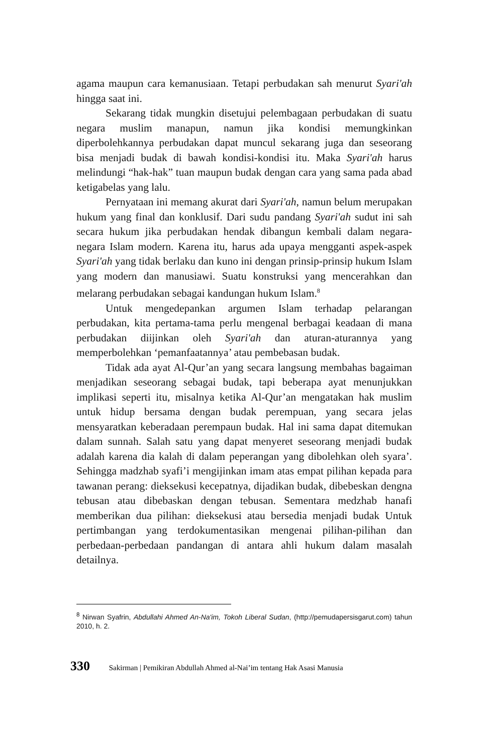agama maupun cara kemanusiaan. Tetapi perbudakan sah menurut Syari'ah hingga saat ini.
Sekarang tidak mungkin disetujui pelembagaan perbudakan di suatu negara muslim manapun, namun jika kondisi memungkinkan diperbolehkannya perbudakan dapat muncul sekarang juga dan seseorang bisa menjadi budak di bawah kondisi-kondisi itu. Maka Syari'ah harus melindungi “hak-hak” tuan maupun budak dengan cara yang sama pada abad ketigabelas yang lalu.
Pernyataan ini memang akurat dari Syari'ah, namun belum merupakan hukum yang final dan konklusif. Dari sudu pandang Syari'ah sudut ini sah secara hukum jika perbudakan hendak dibangun kembali dalam negara-negara Islam modern. Karena itu, harus ada upaya mengganti aspek-aspek Syari'ah yang tidak berlaku dan kuno ini dengan prinsip-prinsip hukum Islam yang modern dan manusiawi. Suatu konstruksi yang mencerahkan dan melarang perbudakan sebagai kandungan hukum Islam.<sup>8</sup>
Untuk mengedepankan argumen Islam terhadap pelarangan perbudakan, kita pertama-tama perlu mengenal berbagai keadaan di mana perbudakan diijinkan oleh Syari'ah dan aturan-aturannya yang memperbolehkan ‘pemanfaatannya’ atau pembebasan budak.
Tidak ada ayat Al-Qur’an yang secara langsung membahas bagaiman menjadikan seseorang sebagai budak, tapi beberapa ayat menunjukkan implikasi seperti itu, misalnya ketika Al-Qur’an mengatakan hak muslim untuk hidup bersama dengan budak perempuan, yang secara jelas mensyaratkan keberadaan perempaun budak. Hal ini sama dapat ditemukan dalam sunnah. Salah satu yang dapat menyeret seseorang menjadi budak adalah karena dia kalah di dalam peperangan yang dibolehkan oleh syara’. Sehingga madzhab syafi’i mengijinkan imam atas empat pilihan kepada para tawanan perang: dieksekusi kecepatnya, dijadikan budak, dibebeskan dengna tebusan atau dibebaskan dengan tebusan. Sementara medzhab hanafi memberikan dua pilihan: dieksekusi atau bersedia menjadi budak Untuk pertimbangan yang terdokumentasikan mengenai pilihan-pilihan dan perbedaan-perbedaan pandangan di antara ahli hukum dalam masalah detailnya.
<sup>8</sup> Nirwan Syafrin, Abdullahi Ahmed An-Na'im, Tokoh Liberal Sudan, (http://pemudapersisgarut.com) tahun 2010, h. 2.
330 Sakirman | Pemikiran Abdullah Ahmed al-Nai’im tentang Hak Asasi Manusia